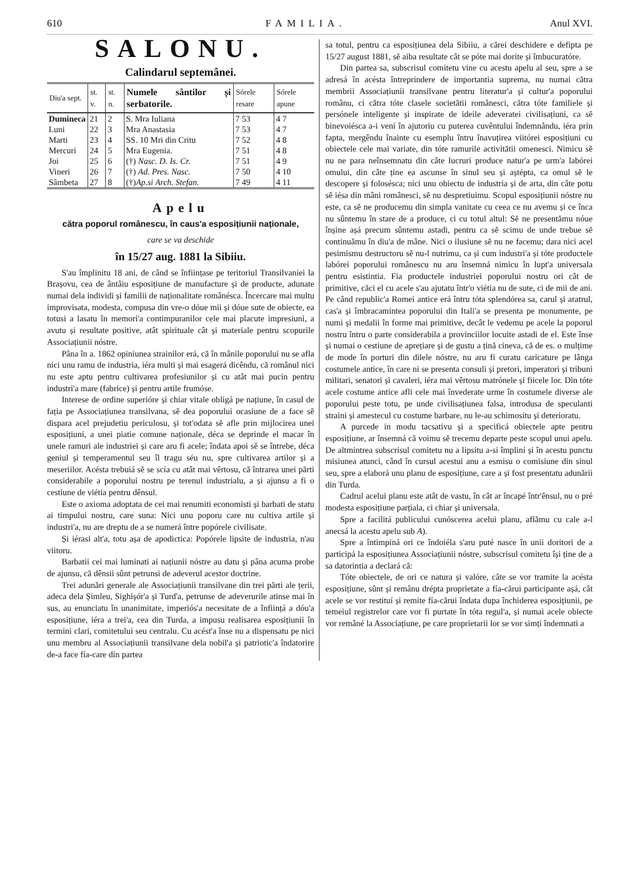610 FAMILIA. Anul XVI.
SALONU.
Calindarul septemânei.
| Diu'a sept. | st. v. | st. n. | Numele sântilor și serbatorile. | Sórele resare | Sórele apune |
| --- | --- | --- | --- | --- | --- |
| Dumineca | 21 | 2 | S. Mra Iuliana | 7 53 | 4 7 |
| Luni | 22 | 3 | Mra Anastasia | 7 53 | 4 7 |
| Marti | 23 | 4 | SS. 10 Mri din Critu | 7 52 | 4 8 |
| Mercuri | 24 | 5 | Mra Eugenia. | 7 51 | 4 8 |
| Joi | 25 | 6 | (†) Nasc. D. Is. Cr. | 7 51 | 4 9 |
| Vineri | 26 | 7 | (†) Ad. Pres. Nasc. | 7 50 | 4 10 |
| Sâmbeta | 27 | 8 | (†) Ap.si Arch. Stefan. | 7 49 | 4 11 |
Apelu
cătra poporul românescu, în caus'a esposițiunii naționale,
care se va deschide
în 15/27 aug. 1881 la Sibiiu.
S'au împlinitu 18 ani, de când se înființase pe teritoriul Transilvaniei la Brașovu, cea de ântâiu esposițiune de manufacture și de producte, adunate numai dela individi și familii de naționalitate românésca. Încercare mai multu improvisata, modesta, compusa din vre-o dóue mii și dóue sute de obiecte, ea totusi a lasatu în memori'a contimpuranilor cele mai placute impresiuni, a avutu și resultate positive, atât spirituale cât și materiale pentru scopurile Associațiunii nóstre.
Pâna în a. 1862 opiniunea strainilor erá, că în mânile poporului nu se afla nici unu ramu de industria, iéra multi și mai esagerá dicêndu, că românul nici nu este aptu pentru cultivarea profesiunilor și cu atât mai pucin pentru industri'a mare (fabrice) și pentru artile frumóse.
Interese de ordine superióre și chiar vitale obligá pe națiune, în casul de fația pe Associațiunea transilvana, sĕ dea poporului ocasiune de a face sĕ dispara acel prejudetiu periculosu, și tot'odata sĕ afle prin mijlocirea unei esposițiuni, a unei piatie comune naționale, déca se deprinde el macar în unele ramuri ale industriei și care aru fi acele; îndata apoi sĕ se întrebe, déca geniul și temperamentul seu îl tragu séu nu, spre cultivarea artilor și a meseriilor. Acésta trebuiá sĕ se scía cu atât mai vêrtosu, că întrarea unei părti considerabile a poporului nostru pe terenul industrialu, a și ajunsu a fi o cestiune de viétia pentru dênsul.
Este o axioma adoptata de cei mai renumiti economisti și barbati de statu ai timpului nostru, care suna: Nici unu poporu care nu cultiva artile și industri'a, nu are dreptu de a se numerá între popórele civilisate.
Și iérasi alt'a, totu așa de apodictica: Popórele lipsite de industria, n'au viitoru.
Barbatii cei mai luminati ai națiunii nóstre au datu și pâna acuma probe de ajunsu, că dênsii sûnt petrunsi de adeverul acestor doctrine.
Trei adunări generale ale Associațiunii transilvane din trei părti ale țerii, adeca dela Șimleu, Sighișór'a și Turd'a, petrunse de adeverurile atinse mai în sus, au enunciatu în unanimitate, imperiós'a necesitate de a înființá a dóu'a esposițiune, iéra a trei'a, cea din Turda, a impusu realisarea esposițiunii în termini clari, comitetului seu centralu. Cu acést'a înse nu a dispensatu pe nici unu membru al Associațiunii transilvane dela nobil'a și patriotic'a îndatorire de-a face fía-care din partea
sa totul, pentru ca esposițiunea dela Sibiiu, a cărei deschidere e defipta pe 15/27 august 1881, sĕ aiba resultate cât se póte mai dorite și îmbucuratóre.
Din partea sa, subscrisul comitetu vine cu acestu apelu al seu, spre a se adresá în acésta întreprindere de importantia suprema, nu numai cătra membrii Associațiunii transilvane pentru literatur'a și cultur'a poporului românu, ci cătra tóte clasele societătii românesci, cătra tóte familiele și persónele inteligente și inspirate de ideile adeveratei civilisațiuni, ca sĕ binevoiésca a-i vení în ajutoriu cu puterea cuvêntului îndemnându, iéra prin fapta, mergêndu înainte cu esemplu întru înavuțirea viitórei esposițiuni cu obiectele cele mai variate, din tóte ramurile activitătii omenesci. Nimicu sĕ nu ne para neînsemnatu din câte lucruri produce natur'a pe urm'a labórei omului, din câte ține ea ascunse în sinul seu și aștépta, ca omul sĕ le descopere și folosésca; nici unu obiectu de industria și de arta, din câte potu sĕ iésa din mâni românesci, sĕ nu despretiuimu. Scopul esposițiunii nóstre nu este, ca sĕ ne producemu din simpla vanitate cu ceea ce nu avemu și ce înca nu sûntemu în stare de a produce, ci cu totul altul: Sĕ ne presentămu nóue înșine așá precum sûntemu astadi, pentru ca sĕ scimu de unde trebue sĕ continuămu în diu'a de mâne. Nici o ilusiune sĕ nu ne facemu; dara nici acel pesimismu destructoru sĕ nu-l nutrimu, ca și cum industri'a și tóte productele labórei poporului românescu nu aru însemná nimicu în lupt'a universala pentru esistintia. Fia productele industriei poporului nostru ori cât de primitive, căci el cu acele s'au ajutatu într'o viétia nu de sute, ci de mii de ani. Pe când republic'a Romei antice erá întru tóta splendórea sa, carul și aratrul, cas'a și îmbracamintea poporului din Itali'a se presenta pe monumente, pe numi și medalii în forme mai primitive, decât le vedemu pe acele la poporul nostru întru o parte considerabila a provinciilor locuite astadi de el. Este înse și numai o cestiune de aprețiare și de gustu a țină cineva, că de es. o mulțime de mode în porturi din dilele nóstre, nu aru fi curatu caricature pe lânga costumele antice, în care ni se presenta consuli și pretori, imperatori și tribuni militari, senatori și cavaleri, iéra mai vêrtosu matrónele și fiicele lor. Din tóte acele costume antice afli cele mai învederate urme în costumele diverse ale poporului peste totu, pe unde civilisațiunea falsa, introdusa de speculanti straini și amestecul cu costume barbare, nu le-au schimositu și deterioratu.
A purcede in modu tacsativu și a specificá obiectele apte pentru esposițiune, ar însemná că voimu sĕ trecemu departe peste scopul unui apelu. De altmintrea subscrisul comitetu nu a lipsitu a-si împliní și în acestu punctu misiunea atunci, când în cursul acestui anu a esmisu o comisiune din sinul seu, spre a elaborá unu planu de esposițiune, care a și fost presentatu adunării din Turda.
Cadrul acelui planu este atât de vastu, în cât ar încapé într'ênsul, nu o pré modesta esposițiune parțiala, ci chiar și universala.
Spre a facilitá publicului cunóscerea acelui planu, aflămu cu cale a-l anecsá la acestu apelu sub A).
Spre a întimpiná ori ce îndoiéla s'aru puté nasce în unii doritori de a participá la esposițiunea Associațiunii nóstre, subscrisul comitetu își ține de a sa datorintia a declará că:
Tóte obiectele, de ori ce natura și valóre, câte se vor tramite la acésta esposițiune, sûnt și remânu drépta proprietate a fía-cărui participante așá, cât acele se vor restituí și remite fía-cărui îndata dupa închiderea esposițiunii, pe temeiul registrelor care vor fi purtate în tóta regul'a, și numai acele obiecte vor remâné la Associațiune, pe care proprietarii lor se vor simți îndemnati a